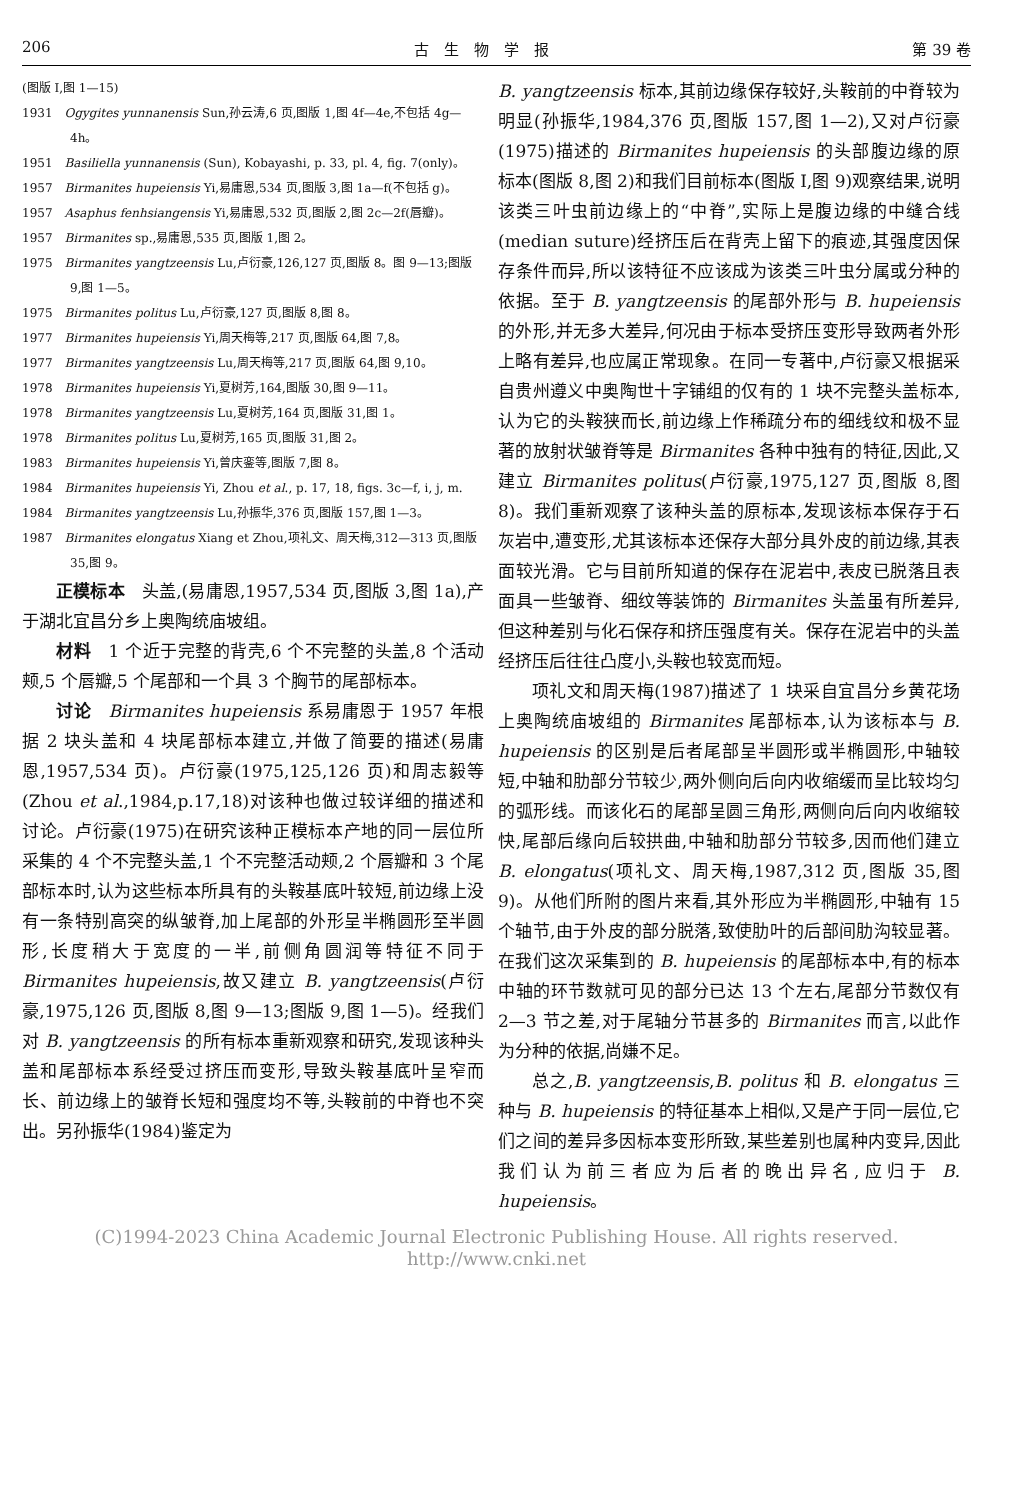206 古　生　物　学　报 第 39 卷
(图版 Ⅰ,图 1—15)
1931　Ogygites yunnanensis Sun,孙云涛,6 页,图版 1,图 4f—4e,不包括 4g—4h。
1951　Basiliella yunnanensis (Sun), Kobayashi, p. 33, pl. 4, fig. 7(only)。
1957　Birmanites hupeiensis Yi,易庸恩,534 页,图版 3,图 1a—f(不包括 g)。
1957　Asaphus fenhsiangensis Yi,易庸恩,532 页,图版 2,图 2c—2f(唇瓣)。
1957　Birmanites sp.,易庸恩,535 页,图版 1,图 2。
1975　Birmanites yangtzeensis Lu,卢衍豪,126,127 页,图版 8。图 9—13;图版 9,图 1—5。
1975　Birmanites politus Lu,卢衍豪,127 页,图版 8,图 8。
1977　Birmanites hupeiensis Yi,周天梅等,217 页,图版 64,图 7,8。
1977　Birmanites yangtzeensis Lu,周天梅等,217 页,图版 64,图 9,10。
1978　Birmanites hupeiensis Yi,夏树芳,164,图版 30,图 9—11。
1978　Birmanites yangtzeensis Lu,夏树芳,164 页,图版 31,图 1。
1978　Birmanites politus Lu,夏树芳,165 页,图版 31,图 2。
1983　Birmanites hupeiensis Yi,曾庆銮等,图版 7,图 8。
1984　Birmanites hupeiensis Yi, Zhou et al., p. 17, 18, figs. 3c—f, i, j, m.
1984　Birmanites yangtzeensis Lu,孙振华,376 页,图版 157,图 1—3。
1987　Birmanites elongatus Xiang et Zhou,项礼文、周天梅,312—313 页,图版 35,图 9。
正模标本　头盖,(易庸恩,1957,534 页,图版 3,图 1a),产于湖北宜昌分乡上奥陶统庙坡组。
材料　1 个近于完整的背壳,6 个不完整的头盖,8 个活动颊,5 个唇瓣,5 个尾部和一个具 3 个胸节的尾部标本。
讨论　Birmanites hupeiensis 系易庸恩于 1957 年根据 2 块头盖和 4 块尾部标本建立,并做了简要的描述(易庸恩,1957,534 页)。卢衍豪(1975,125,126 页)和周志毅等(Zhou et al.,1984,p.17,18)对该种也做过较详细的描述和讨论。卢衍豪(1975)在研究该种正模标本产地的同一层位所采集的 4 个不完整头盖,1 个不完整活动颊,2 个唇瓣和 3 个尾部标本时,认为这些标本所具有的头鞍基底叶较短,前边缘上没有一条特别高突的纵皱脊,加上尾部的外形呈半椭圆形至半圆形,长度稍大于宽度的一半,前侧角圆润等特征不同于 Birmanites hupeiensis,故又建立 B. yangtzeensis(卢衍豪,1975,126 页,图版 8,图 9—13;图版 9,图 1—5)。经我们对 B. yangtzeensis 的所有标本重新观察和研究,发现该种头盖和尾部标本系经受过挤压而变形,导致头鞍基底叶呈窄而长、前边缘上的皱脊长短和强度均不等,头鞍前的中脊也不突出。另孙振华(1984)鉴定为
B. yangtzeensis 标本,其前边缘保存较好,头鞍前的中脊较为明显(孙振华,1984,376 页,图版 157,图 1—2),又对卢衍豪(1975)描述的 Birmanites hupeiensis 的头部腹边缘的原标本(图版 8,图 2)和我们目前标本(图版 I,图 9)观察结果,说明该类三叶虫前边缘上的“中脊”,实际上是腹边缘的中缝合线(median suture)经挤压后在背壳上留下的痕迹,其强度因保存条件而异,所以该特征不应该成为该类三叶虫分属或分种的依据。至于 B. yangtzeensis 的尾部外形与 B. hupeiensis 的外形,并无多大差异,何况由于标本受挤压变形导致两者外形上略有差异,也应属正常现象。在同一专著中,卢衍豪又根据采自贵州遵义中奥陶世十字铺组的仅有的 1 块不完整头盖标本,认为它的头鞍狭而长,前边缘上作稀疏分布的细线纹和极不显著的放射状皱脊等是 Birmanites 各种中独有的特征,因此,又建立 Birmanites politus(卢衍豪,1975,127 页,图版 8,图 8)。我们重新观察了该种头盖的原标本,发现该标本保存于石灰岩中,遭变形,尤其该标本还保存大部分具外皮的前边缘,其表面较光滑。它与目前所知道的保存在泥岩中,表皮已脱落且表面具一些皱脊、细纹等装饰的 Birmanites 头盖虽有所差异,但这种差别与化石保存和挤压强度有关。保存在泥岩中的头盖经挤压后往往凸度小,头鞍也较宽而短。
项礼文和周天梅(1987)描述了 1 块采自宜昌分乡黄花场上奥陶统庙坡组的 Birmanites 尾部标本,认为该标本与 B. hupeiensis 的区别是后者尾部呈半圆形或半椭圆形,中轴较短,中轴和肋部分节较少,两外侧向后向内收缩缓而呈比较均匀的弧形线。而该化石的尾部呈圆三角形,两侧向后向内收缩较快,尾部后缘向后较拱曲,中轴和肋部分节较多,因而他们建立 B. elongatus(项礼文、周天梅,1987,312 页,图版 35,图 9)。从他们所附的图片来看,其外形应为半椭圆形,中轴有 15 个轴节,由于外皮的部分脱落,致使肋叶的后部间肋沟较显著。在我们这次采集到的 B. hupeiensis 的尾部标本中,有的标本中轴的环节数就可见的部分已达 13 个左右,尾部分节数仅有 2—3 节之差,对于尾轴分节甚多的 Birmanites 而言,以此作为分种的依据,尚嫌不足。
总之,B. yangtzeensis,B. politus 和 B. elongatus 三种与 B. hupeiensis 的特征基本上相似,又是产于同一层位,它们之间的差异多因标本变形所致,某些差别也属种内变异,因此我们认为前三者应为后者的晚出异名,应归于 B. hupeiensis。
(C)1994-2023 China Academic Journal Electronic Publishing House. All rights reserved.　http://www.cnki.net